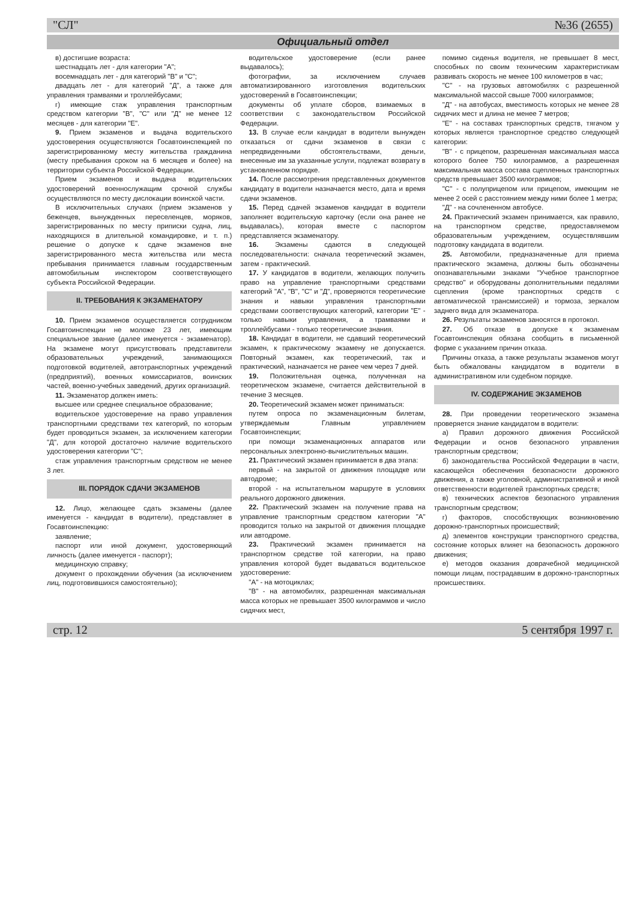"СЛ" №36 (2655)
Официальный отдел
в) достигшие возраста:
шестнадцать лет - для категории "А";
восемнадцать лет - для категорий "В" и "С";
двадцать лет - для категорий "Д", а также для управления трамваями и троллейбусами;
г) имеющие стаж управления транспортным средством категории "В", "С" или "Д" не менее 12 месяцев - для категории "Е".
9. Прием экзаменов и выдача водительского удостоверения осуществляются Госавтоинспекцией по зарегистрированному месту жительства гражданина (месту пребывания сроком на 6 месяцев и более) на территории субъекта Российской Федерации.
Прием экзаменов и выдача водительских удостоверений военнослужащим срочной службы осуществляются по месту дислокации воинской части.
В исключительных случаях (прием экзаменов у беженцев, вынужденных переселенцев, моряков, зарегистрированных по месту приписки судна, лиц, находящихся в длительной командировке, и т. п.) решение о допуске к сдаче экзаменов вне зарегистрированного места жительства или места пребывания принимается главным государственным автомобильным инспектором соответствующего субъекта Российской Федерации.
II. ТРЕБОВАНИЯ К ЭКЗАМЕНАТОРУ
10. Прием экзаменов осуществляется сотрудником Госавтоинспекции не моложе 23 лет, имеющим специальное звание (далее именуется - экзаменатор). На экзамене могут присутствовать представители образовательных учреждений, занимающихся подготовкой водителей, автотранспортных учреждений (предприятий), военных комиссариатов, воинских частей, военно-учебных заведений, других организаций.
11. Экзаменатор должен иметь:
высшее или среднее специальное образование;
водительское удостоверение на право управления транспортными средствами тех категорий, по которым будет проводиться экзамен, за исключением категории "Д", для которой достаточно наличие водительского удостоверения категории "С";
стаж управления транспортным средством не менее 3 лет.
III. ПОРЯДОК СДАЧИ ЭКЗАМЕНОВ
12. Лицо, желающее сдать экзамены (далее именуется - кандидат в водители), представляет в Госавтоинспекцию:
заявление;
паспорт или иной документ, удостоверяющий личность (далее именуется - паспорт);
медицинскую справку;
документ о прохождении обучения (за исключением лиц, подготовившихся самостоятельно);
водительское удостоверение (если ранее выдавалось);
фотографии, за исключением случаев автоматизированного изготовления водительских удостоверений в Госавтоинспекции;
документы об уплате сборов, взимаемых в соответствии с законодательством Российской Федерации.
13. В случае если кандидат в водители вынужден отказаться от сдачи экзаменов в связи с непредвиденными обстоятельствами, деньги, внесенные им за указанные услуги, подлежат возврату в установленном порядке.
14. После рассмотрения представленных документов кандидату в водители назначается место, дата и время сдачи экзаменов.
15. Перед сдачей экзаменов кандидат в водители заполняет водительскую карточку (если она ранее не выдавалась), которая вместе с паспортом представляется экзаменатору.
16. Экзамены сдаются в следующей последовательности: сначала теоретический экзамен, затем - практический.
17. У кандидатов в водители, желающих получить право на управление транспортными средствами категорий "А", "В", "С" и "Д", проверяются теоретические знания и навыки управления транспортными средствами соответствующих категорий, категории "Е" - только навыки управления, а трамваями и троллейбусами - только теоретические знания.
18. Кандидат в водители, не сдавший теоретический экзамен, к практическому экзамену не допускается. Повторный экзамен, как теоретический, так и практический, назначается не ранее чем через 7 дней.
19. Положительная оценка, полученная на теоретическом экзамене, считается действительной в течение 3 месяцев.
20. Теоретический экзамен может приниматься:
путем опроса по экзаменационным билетам, утверждаемым Главным управлением Госавтоинспекции;
при помощи экзаменационных аппаратов или персональных электронно-вычислительных машин.
21. Практический экзамен принимается в два этапа:
первый - на закрытой от движения площадке или автодроме;
второй - на испытательном маршруте в условиях реального дорожного движения.
22. Практический экзамен на получение права на управление транспортным средством категории "А" проводится только на закрытой от движения площадке или автодроме.
23. Практический экзамен принимается на транспортном средстве той категории, на право управления которой будет выдаваться водительское удостоверение:
"А" - на мотоциклах;
"В" - на автомобилях, разрешенная максимальная масса которых не превышает 3500 килограммов и число сидячих мест,
помимо сиденья водителя, не превышает 8 мест, способных по своим техническим характеристикам развивать скорость не менее 100 километров в час;
"С" - на грузовых автомобилях с разрешенной максимальной массой свыше 7000 килограммов;
"Д" - на автобусах, вместимость которых не менее 28 сидячих мест и длина не менее 7 метров;
"Е" - на составах транспортных средств, тягачом у которых является транспортное средство следующей категории:
"В" - с прицепом, разрешенная максимальная масса которого более 750 килограммов, а разрешенная максимальная масса состава сцепленных транспортных средств превышает 3500 килограммов;
"С" - с полуприцепом или прицепом, имеющим не менее 2 осей с расстоянием между ними более 1 метра;
"Д" - на сочлененном автобусе.
24. Практический экзамен принимается, как правило, на транспортном средстве, предоставляемом образовательным учреждением, осуществлявшим подготовку кандидата в водители.
25. Автомобили, предназначенные для приема практического экзамена, должны быть обозначены опознавательными знаками "Учебное транспортное средство" и оборудованы дополнительными педалями сцепления (кроме транспортных средств с автоматической трансмиссией) и тормоза, зеркалом заднего вида для экзаменатора.
26. Результаты экзаменов заносятся в протокол.
27. Об отказе в допуске к экзаменам Госавтоинспекция обязана сообщить в письменной форме с указанием причин отказа.
Причины отказа, а также результаты экзаменов могут быть обжалованы кандидатом в водители в административном или судебном порядке.
IV. СОДЕРЖАНИЕ ЭКЗАМЕНОВ
28. При проведении теоретического экзамена проверяется знание кандидатом в водители:
а) Правил дорожного движения Российской Федерации и основ безопасного управления транспортным средством;
б) законодательства Российской Федерации в части, касающейся обеспечения безопасности дорожного движения, а также уголовной, административной и иной ответственности водителей транспортных средств;
в) технических аспектов безопасного управления транспортным средством;
г) факторов, способствующих возникновению дорожно-транспортных происшествий;
д) элементов конструкции транспортного средства, состояние которых влияет на безопасность дорожного движения;
е) методов оказания доврачебной медицинской помощи лицам, пострадавшим в дорожно-транспортных происшествиях.
стр. 12 5 сентября 1997 г.